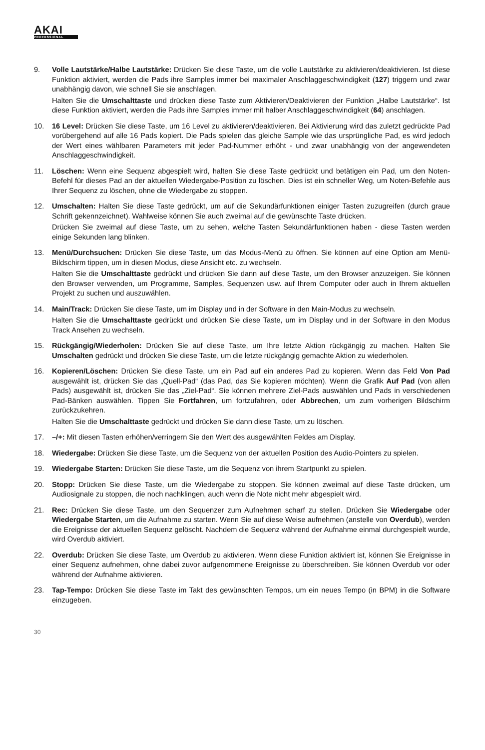AKAI
PROFESSIONAL
9. Volle Lautstärke/Halbe Lautstärke: Drücken Sie diese Taste, um die volle Lautstärke zu aktivieren/deaktivieren. Ist diese Funktion aktiviert, werden die Pads ihre Samples immer bei maximaler Anschlaggeschwindigkeit (127) triggern und zwar unabhängig davon, wie schnell Sie sie anschlagen.
Halten Sie die Umschalttaste und drücken diese Taste zum Aktivieren/Deaktivieren der Funktion „Halbe Lautstärke“. Ist diese Funktion aktiviert, werden die Pads ihre Samples immer mit halber Anschlaggeschwindigkeit (64) anschlagen.
10. 16 Level: Drücken Sie diese Taste, um 16 Level zu aktivieren/deaktivieren. Bei Aktivierung wird das zuletzt gedrückte Pad vorübergehend auf alle 16 Pads kopiert. Die Pads spielen das gleiche Sample wie das ursprüngliche Pad, es wird jedoch der Wert eines wählbaren Parameters mit jeder Pad-Nummer erhöht - und zwar unabhängig von der angewendeten Anschlaggeschwindigkeit.
11. Löschen: Wenn eine Sequenz abgespielt wird, halten Sie diese Taste gedrückt und betätigen ein Pad, um den Noten-Befehl für dieses Pad an der aktuellen Wiedergabe-Position zu löschen. Dies ist ein schneller Weg, um Noten-Befehle aus Ihrer Sequenz zu löschen, ohne die Wiedergabe zu stoppen.
12. Umschalten: Halten Sie diese Taste gedrückt, um auf die Sekundärfunktionen einiger Tasten zuzugreifen (durch graue Schrift gekennzeichnet). Wahlweise können Sie auch zweimal auf die gewünschte Taste drücken.
Drücken Sie zweimal auf diese Taste, um zu sehen, welche Tasten Sekundärfunktionen haben - diese Tasten werden einige Sekunden lang blinken.
13. Menü/Durchsuchen: Drücken Sie diese Taste, um das Modus-Menü zu öffnen. Sie können auf eine Option am Menü-Bildschirm tippen, um in diesen Modus, diese Ansicht etc. zu wechseln.
Halten Sie die Umschalttaste gedrückt und drücken Sie dann auf diese Taste, um den Browser anzuzeigen. Sie können den Browser verwenden, um Programme, Samples, Sequenzen usw. auf Ihrem Computer oder auch in Ihrem aktuellen Projekt zu suchen und auszuwählen.
14. Main/Track: Drücken Sie diese Taste, um im Display und in der Software in den Main-Modus zu wechseln.
Halten Sie die Umschalttaste gedrückt und drücken Sie diese Taste, um im Display und in der Software in den Modus Track Ansehen zu wechseln.
15. Rückgängig/Wiederholen: Drücken Sie auf diese Taste, um Ihre letzte Aktion rückgängig zu machen. Halten Sie Umschalten gedrückt und drücken Sie diese Taste, um die letzte rückgängig gemachte Aktion zu wiederholen.
16. Kopieren/Löschen: Drücken Sie diese Taste, um ein Pad auf ein anderes Pad zu kopieren. Wenn das Feld Von Pad ausgewählt ist, drücken Sie das „Quell-Pad“ (das Pad, das Sie kopieren möchten). Wenn die Grafik Auf Pad (von allen Pads) ausgewählt ist, drücken Sie das „Ziel-Pad“. Sie können mehrere Ziel-Pads auswählen und Pads in verschiedenen Pad-Bänken auswählen. Tippen Sie Fortfahren, um fortzufahren, oder Abbrechen, um zum vorherigen Bildschirm zurückzukehren.
Halten Sie die Umschalttaste gedrückt und drücken Sie dann diese Taste, um zu löschen.
17. –/+: Mit diesen Tasten erhöhen/verringern Sie den Wert des ausgewählten Feldes am Display.
18. Wiedergabe: Drücken Sie diese Taste, um die Sequenz von der aktuellen Position des Audio-Pointers zu spielen.
19. Wiedergabe Starten: Drücken Sie diese Taste, um die Sequenz von ihrem Startpunkt zu spielen.
20. Stopp: Drücken Sie diese Taste, um die Wiedergabe zu stoppen. Sie können zweimal auf diese Taste drücken, um Audiosignale zu stoppen, die noch nachklingen, auch wenn die Note nicht mehr abgespielt wird.
21. Rec: Drücken Sie diese Taste, um den Sequenzer zum Aufnehmen scharf zu stellen. Drücken Sie Wiedergabe oder Wiedergabe Starten, um die Aufnahme zu starten. Wenn Sie auf diese Weise aufnehmen (anstelle von Overdub), werden die Ereignisse der aktuellen Sequenz gelöscht. Nachdem die Sequenz während der Aufnahme einmal durchgespielt wurde, wird Overdub aktiviert.
22. Overdub: Drücken Sie diese Taste, um Overdub zu aktivieren. Wenn diese Funktion aktiviert ist, können Sie Ereignisse in einer Sequenz aufnehmen, ohne dabei zuvor aufgenommene Ereignisse zu überschreiben. Sie können Overdub vor oder während der Aufnahme aktivieren.
23. Tap-Tempo: Drücken Sie diese Taste im Takt des gewünschten Tempos, um ein neues Tempo (in BPM) in die Software einzugeben.
30